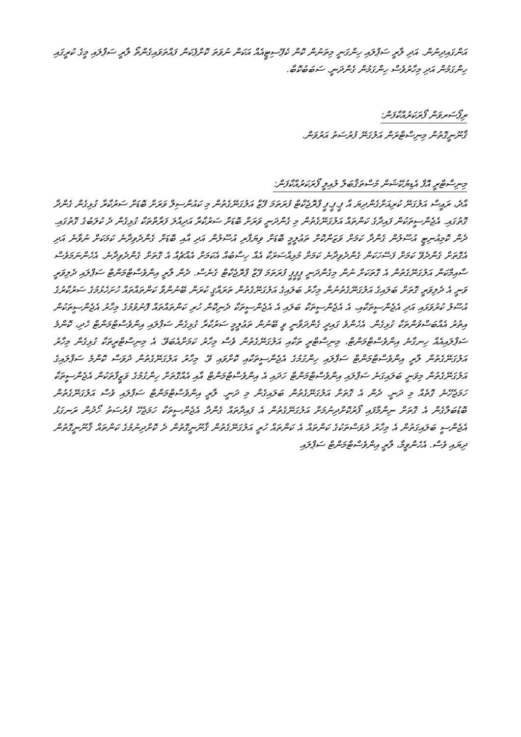އަންގައިދިނުން. އަދި ލާރީ ސަޕްލައި ހިންގަނީ މިތަނުން ކޮން ކެޕޭސިޓީއެއް އަކަން ނުވަތަ ކޮށްޕެކަން ފައްތަވައިގެންތޯ ލާރީ ސަޕްލައި މީގެ ކުރީގައި ހިންގަމުން އަދި މިހާރުވެސް ހިންގަމުން ގެންދަނީ. ސަބަބުކޮބާ.
ރިޕޯސަރވަން ފޯރަކަރުއްކާފަން:
ޤާނޫނީގޮތުން މިނިސްޓްރަން އަލުގަނޭ ފުރުސަތު އަރުވަން.
މިނިސްޓްރީ އޮފް އެޑިޔުކޭޝަން މުސްތަޤްބަލް ލުއިލީ ފޯރަކަރުއްކާފަން:
އާދެ، ރައީސް އަލުގަނޭ ކުރިއަށްގެންދިޔަ އާ ޕީ.ޕީ.ޕީ ޕްރޮޖެކްޓް ފުރަތަމަ ފޭޒް އަލުގަނޭގެތުން މި ކައުންސިލް ވަރަށް ބޮޑަށް ސަރުކާރާ ގުޅިގެން ގެންދާ ގޮތުގައި. އެޖެންސީތަކުން ފައިދާގެ ކަންތައް އަލުގަނޭގެތުން މި ގެންދަނީ ވަރަށް ބޮޑަށް ސަރުކާރާ އަދިއްލަ ފަރާތްތަކާ ގުޅިގެން ދެ ކުލަބުގެ ގޮތުގައި. ދެން ކޮމިއުނިޓީ އުސޫލުން ގެންދާ ކަމަށް ވަޒަންކޮށް ތަޢުލީމީ ބޮޑަށް ވިޔަފާރި އުސޫލުން އަދި އާއި ބޮޑަށް ގެންދެވިދާނެ ކަމަކަށް ނުވާނެ އަދި އެގޮތަށް ގެންދެވޭ ކަމަށް ފަސޭހަކަން ގެންދެވިދާނެ ކަމަށް މުޅިއްސަރަކާ އެއް ހިސާބުއް އެކަމަށް އެއްޗެއް އެ ގޮތަށް ގެންދެވިދާނެ. އެހެންނަމަވެސް ސާއިމްކަން އަލުގަނޭގެތުން އެ ގޮތަކަށް ނުން މިގެންދަނީ ޕީޕީޕީ ފުރަތަމަ ފޭޒް ޕްރޮޖެކްޓް ގެނެސް. ދެން ލާރީ އިންވެސްޓްމަންޓް ސަޕްލައި ދެލިވަރީ ވަނީ އެ ދެލިވަރީ ގޮތަށް ބަލައިގެ އަލުގަނޭގެތުނުން މިހާރު ބަލައިގެ އަލުގަނޭގެތުން ތަރައްޤީ ކުރަން ބޭނުންވާ ކަންތައްތައް ހުށަހެޅުމުގެ ސަރުކާރުގެ އުސޫލު ކުރުވަޅައި އަދި އެޖެންސީތަކާއި، އެ އެޖެންސީތަކާ ބަލައި އެ އެޖެންސީތަކާ ދެނިކޮން ހުރި ކަންތައްތައް ފޮނުވުމުގެ މިހާރު އެޖެންސީތަކުން އިތުރު އެއްބަސްވުންތަކާ ގުޅިގެން. އެހެންވެ ގައިދީ ގެންދަވާނީ ވީ ބޭނުން ތަޢުލީމީ ސަރުކާރާ ގުޅިގެން ސަޕްލައި އިންވެސްޓްމަންޓް ހެދި، ކޮންމެ ސަޕްލައިއެއް ހިނގާނެ އިންވެސްޓްމަންޓް، މިނިސްޓްރީ ތަކާއި އަލުގަނޭގެތުން ވެސް މިހާރު ކަމަށްއެބަވޭ. އެ މިނިސްޓްރީތަކާ ގުޅިގެން މިހާރު އަލުގަނޭގެތުން ލާރީ އިންވެސްޓްމަންޓް ސަޕްލައި ހިންގުމުގެ އެޖެންސީތަކާއި ކޮށްވައި ވޭ. މިހާރު އަލުގަނޭގެތުން ދުވަސް ކޮންމެ ސަޕްލައިގެ އަލުގަނޭގެތުން މިވަނީ ބަލައިގަނެ ސަޕްލައި އިންވެސްޓްމަންޓް ހަދައި އެ އިންވެސްޓްމަންޓް އާއި އެއްގޮތަށް ހިންގުމުގެ ވަޒީފާތަކުން އެޖެންސީތަކާ ހަމަޖެހޭނެ ގޮތެއް މި ދަނީ. ދެން އެ ގޮތަށް އަލުގަނޭގެތުން ބަލައިގެން މި ދަނީ. ލާރީ އިންވެސްޓްމަންޓް ސަޕްލައި ވެސް އަލުގަނޭގެތުން ބޮޑުބަލާގެން އެ ގޮތަށް ނިންމާފައި ފޯރުކޮށްދިނުމަށް އަލުގަނޭގެތުން އެ ފައިދާތައް ގެންދާ އެޖެންސީތަކާ ހަމަޖެހޭ ފުރުސަތު ހޯދުން ރަނގަޅު އެޖެންސީ ބަލައިގަތުން އެ މިހާރު ދުވަސްތަކުގެ ކަންތައް އެ ކަންތައް ހުރީ އަލުގަނޭގެތުން ޤާނޫނީގޮތުން ދެ ކޮށްދިނުމުގެ ކަންތައް ޤާނޫނީގޮތުން ދިޔައި ވެސް. އެހެންވީމާ، ލާރީ އިންވެސްޓްމަންޓް ސަޕްލައި